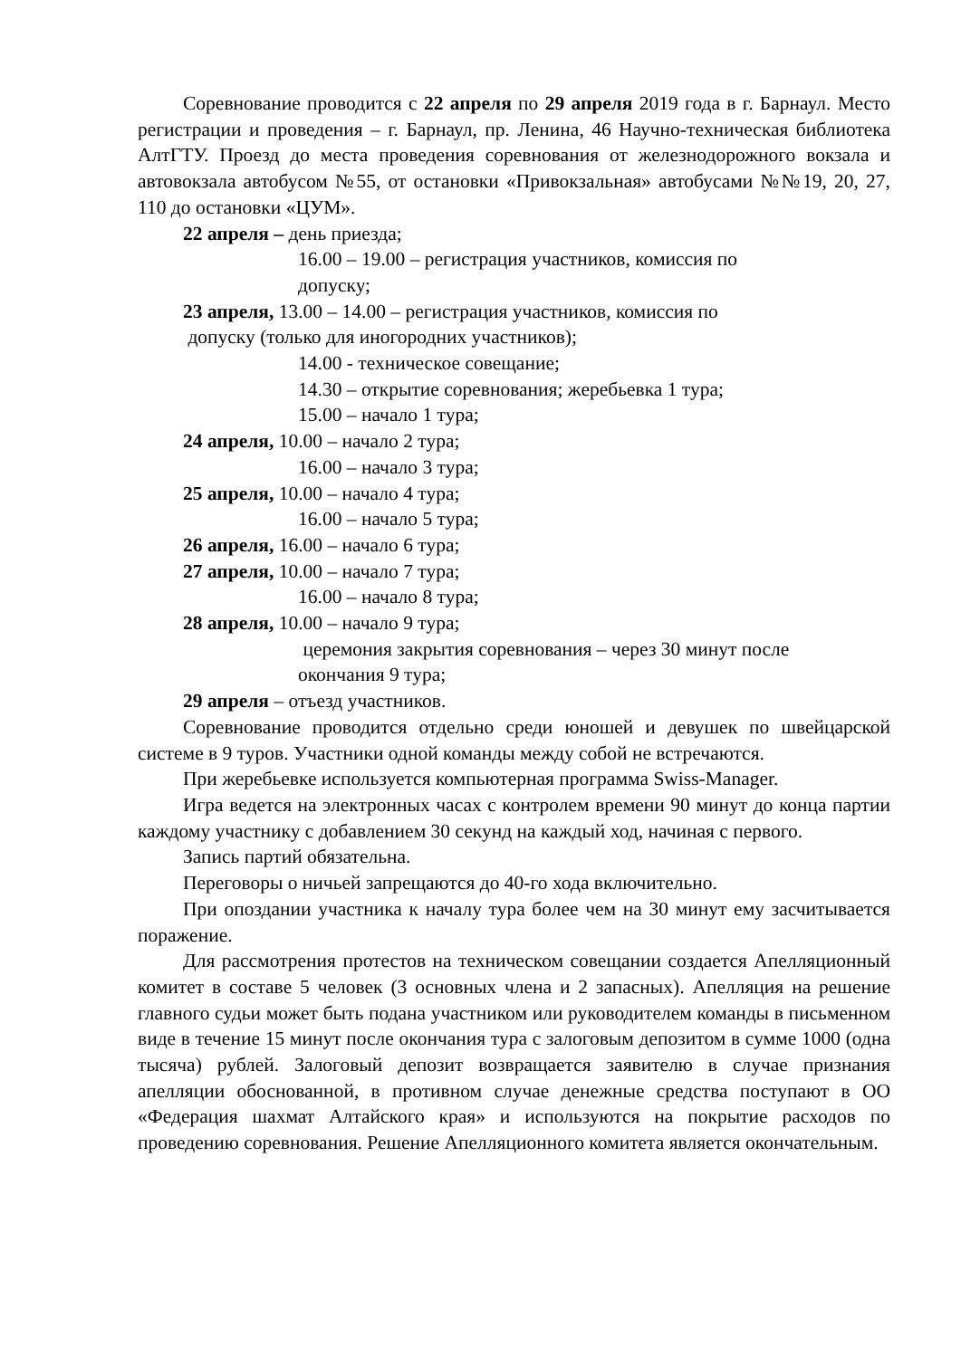Соревнование проводится с 22 апреля по 29 апреля 2019 года в г. Барнаул. Место регистрации и проведения – г. Барнаул, пр. Ленина, 46 Научно-техническая библиотека АлтГТУ. Проезд до места проведения соревнования от железнодорожного вокзала и автовокзала автобусом №55, от остановки «Привокзальная» автобусами №№19, 20, 27, 110 до остановки «ЦУМ».
22 апреля – день приезда;
16.00 – 19.00 – регистрация участников, комиссия по
допуску;
23 апреля, 13.00 – 14.00 – регистрация участников, комиссия по
допуску (только для иногородних участников);
14.00 - техническое совещание;
14.30 – открытие соревнования; жеребьевка 1 тура;
15.00 – начало 1 тура;
24 апреля, 10.00 – начало 2 тура;
16.00 – начало 3 тура;
25 апреля, 10.00 – начало 4 тура;
16.00 – начало 5 тура;
26 апреля, 16.00 – начало 6 тура;
27 апреля, 10.00 – начало 7 тура;
16.00 – начало 8 тура;
28 апреля, 10.00 – начало 9 тура;
церемония закрытия соревнования – через 30 минут после
окончания 9 тура;
29 апреля – отъезд участников.
Соревнование проводится отдельно среди юношей и девушек по швейцарской системе в 9 туров. Участники одной команды между собой не встречаются.
При жеребьевке используется компьютерная программа Swiss-Manager.
Игра ведется на электронных часах с контролем времени 90 минут до конца партии каждому участнику с добавлением 30 секунд на каждый ход, начиная с первого.
Запись партий обязательна.
Переговоры о ничьей запрещаются до 40-го хода включительно.
При опоздании участника к началу тура более чем на 30 минут ему засчитывается поражение.
Для рассмотрения протестов на техническом совещании создается Апелляционный комитет в составе 5 человек (3 основных члена и 2 запасных). Апелляция на решение главного судьи может быть подана участником или руководителем команды в письменном виде в течение 15 минут после окончания тура с залоговым депозитом в сумме 1000 (одна тысяча) рублей. Залоговый депозит возвращается заявителю в случае признания апелляции обоснованной, в противном случае денежные средства поступают в ОО «Федерация шахмат Алтайского края» и используются на покрытие расходов по проведению соревнования. Решение Апелляционного комитета является окончательным.